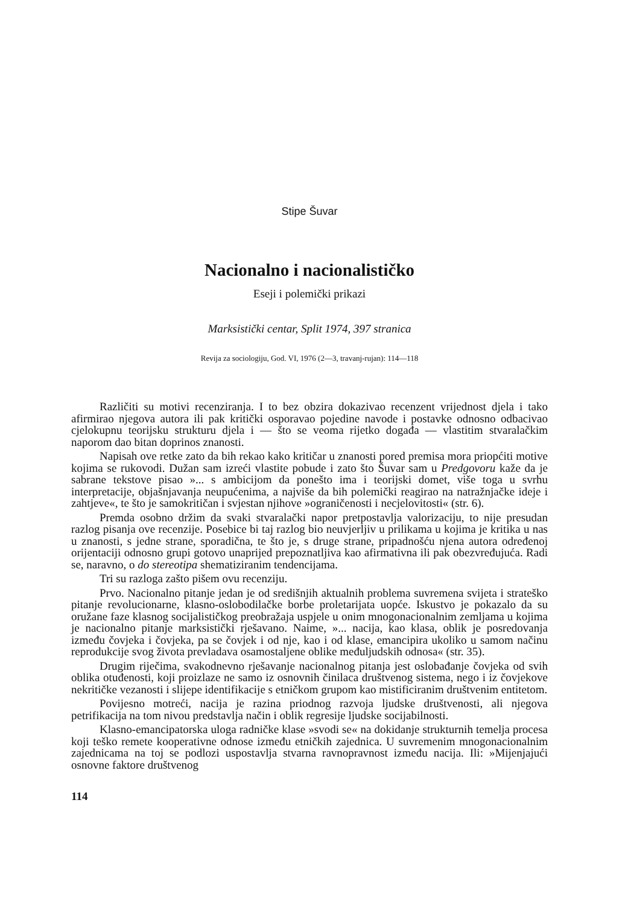Stipe Šuvar
Nacionalno i nacionalističko
Eseji i polemički prikazi
Marksistički centar, Split 1974, 397 stranica
Revija za sociologiju, God. VI, 1976 (2—3, travanj-rujan): 114—118
Različiti su motivi recenziranja. I to bez obzira dokazivao recenzent vrijednost djela i tako afirmirao njegova autora ili pak kritički osporavao pojedine navode i postavke odnosno odbacivao cjelokupnu teorijsku strukturu djela i — što se veoma rijetko događa — vlastitim stvaralačkim naporom dao bitan doprinos znanosti.
Napisah ove retke zato da bih rekao kako kritičar u znanosti pored premisa mora priopćiti motive kojima se rukovodi. Dužan sam izreći vlastite pobude i zato što Šuvar sam u Predgovoru kaže da je sabrane tekstove pisao »... s ambicijom da ponešto ima i teorijski domet, više toga u svrhu interpretacije, objašnjavanja neupućenima, a najviše da bih polemički reagirao na natražnjačke ideje i zahtjeve«, te što je samokritičan i svjestan njihove »ograničenosti i necjelovitosti« (str. 6).
Premda osobno držim da svaki stvaralački napor pretpostavlja valorizaciju, to nije presudan razlog pisanja ove recenzije. Posebice bi taj razlog bio neuvjerljiv u prilikama u kojima je kritika u nas u znanosti, s jedne strane, sporadična, te što je, s druge strane, pripadnošću njena autora određenoj orijentaciji odnosno grupi gotovo unaprijed prepoznatljiva kao afirmativna ili pak obezvređujuća. Radi se, naravno, o do stereotipa shematiziranim tendencijama.
Tri su razloga zašto pišem ovu recenziju.
Prvo. Nacionalno pitanje jedan je od središnjih aktualnih problema suvremena svijeta i strateško pitanje revolucionarne, klasno-oslobodilačke borbe proletarijata uopće. Iskustvo je pokazalo da su oružane faze klasnog socijalističkog preobražaja uspjele u onim mnogonacionalnim zemljama u kojima je nacionalno pitanje marksistički rješavano. Naime, »... nacija, kao klasa, oblik je posredovanja između čovjeka i čovjeka, pa se čovjek i od nje, kao i od klase, emancipira ukoliko u samom načinu reprodukcije svog života prevladava osamostaljene oblike međuljudskih odnosa« (str. 35).
Drugim riječima, svakodnevno rješavanje nacionalnog pitanja jest oslobađanje čovjeka od svih oblika otuđenosti, koji proizlaze ne samo iz osnovnih činilaca društvenog sistema, nego i iz čovjekove nekritičke vezanosti i slijepe identifikacije s etničkom grupom kao mistificiranim društvenim entitetom.
Povijesno motreći, nacija je razina priodnog razvoja ljudske društvenosti, ali njegova petrifikacija na tom nivou predstavlja način i oblik regresije ljudske socijabilnosti.
Klasno-emancipatorska uloga radničke klase »svodi se« na dokidanje strukturnih temelja procesa koji teško remete kooperativne odnose između etničkih zajednica. U suvremenim mnogonacionalnim zajednicama na toj se podlozi uspostavlja stvarna ravnopravnost između nacija. Ili: »Mijenjajući osnovne faktore društvenog
114